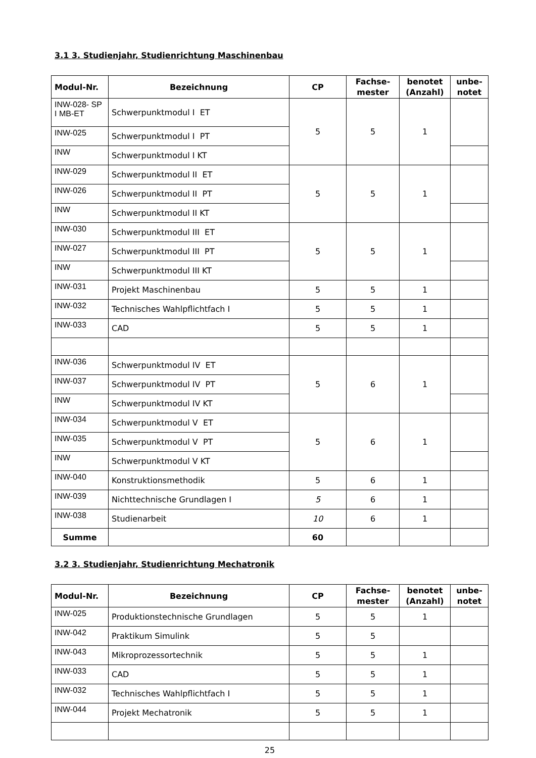3.1 3. Studienjahr, Studienrichtung Maschinenbau
| Modul-Nr. | Bezeichnung | CP | Fachse- mester | benotet (Anzahl) | unbe- notet |
| --- | --- | --- | --- | --- | --- |
| INW-028- SP I MB-ET | Schwerpunktmodul I ET | 5 | 5 | 1 | |
| INW-025 | Schwerpunktmodul I PT | | | | |
| INW | Schwerpunktmodul I KT | | | | |
| INW-029 | Schwerpunktmodul II ET | 5 | 5 | 1 | |
| INW-026 | Schwerpunktmodul II PT | | | | |
| INW | Schwerpunktmodul II KT | | | | |
| INW-030 | Schwerpunktmodul III ET | 5 | 5 | 1 | |
| INW-027 | Schwerpunktmodul III PT | | | | |
| INW | Schwerpunktmodul III KT | | | | |
| INW-031 | Projekt Maschinenbau | 5 | 5 | 1 | |
| INW-032 | Technisches Wahlpflichtfach I | 5 | 5 | 1 | |
| INW-033 | CAD | 5 | 5 | 1 | |
| INW-036 | Schwerpunktmodul IV ET | 5 | 6 | 1 | |
| INW-037 | Schwerpunktmodul IV PT | | | | |
| INW | Schwerpunktmodul IV KT | | | | |
| INW-034 | Schwerpunktmodul V ET | 5 | 6 | 1 | |
| INW-035 | Schwerpunktmodul V PT | | | | |
| INW | Schwerpunktmodul V KT | | | | |
| INW-040 | Konstruktionsmethodik | 5 | 6 | 1 | |
| INW-039 | Nichttechnische Grundlagen I | 5 | 6 | 1 | |
| INW-038 | Studienarbeit | 10 | 6 | 1 | |
| Summe | | 60 | | | |
3.2 3. Studienjahr, Studienrichtung Mechatronik
| Modul-Nr. | Bezeichnung | CP | Fachse- mester | benotet (Anzahl) | unbe- notet |
| --- | --- | --- | --- | --- | --- |
| INW-025 | Produktionstechnische Grundlagen | 5 | 5 | 1 | |
| INW-042 | Praktikum Simulink | 5 | 5 | | |
| INW-043 | Mikroprozessortechnik | 5 | 5 | 1 | |
| INW-033 | CAD | 5 | 5 | 1 | |
| INW-032 | Technisches Wahlpflichtfach I | 5 | 5 | 1 | |
| INW-044 | Projekt Mechatronik | 5 | 5 | 1 | |
25